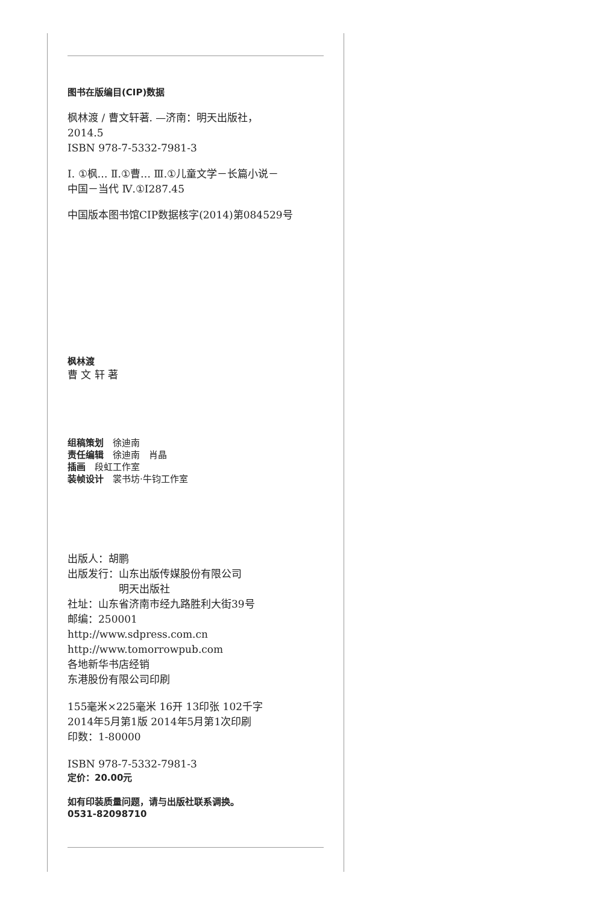图书在版编目(CIP)数据
枫林渡 / 曹文轩著. —济南：明天出版社，
2014.5
ISBN 978-7-5332-7981-3
Ⅰ. ①枫… Ⅱ.①曹… Ⅲ.①儿童文学－长篇小说－
中国－当代 Ⅳ.①I287.45
中国版本图书馆CIP数据核字(2014)第084529号
枫林渡
曹 文 轩 著
组稿策划　徐迪南
责任编辑　徐迪南　肖晶
插画　段虹工作室
装帧设计　裳书坊·牛钧工作室
出版人：胡鹏
出版发行：山东出版传媒股份有限公司
　　　　　明天出版社
社址：山东省济南市经九路胜利大街39号
邮编：250001
http://www.sdpress.com.cn
http://www.tomorrowpub.com
各地新华书店经销
东港股份有限公司印刷
155毫米×225毫米 16开 13印张 102千字
2014年5月第1版 2014年5月第1次印刷
印数：1-80000
ISBN 978-7-5332-7981-3
定价：20.00元
如有印装质量问题，请与出版社联系调换。
0531-82098710